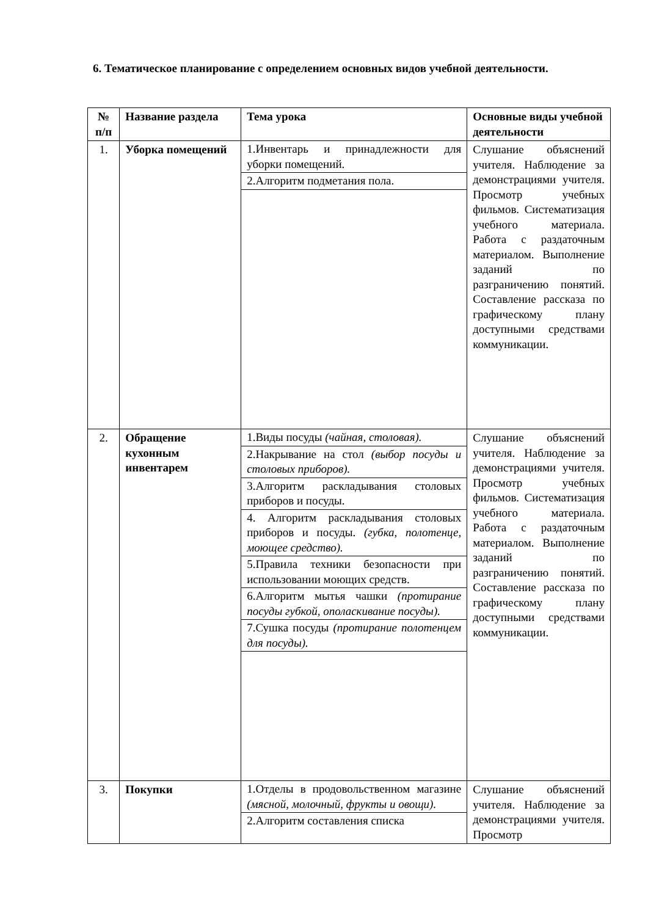6. Тематическое планирование с определением основных видов учебной деятельности.
| № п/п | Название раздела | Тема урока | Основные виды учебной деятельности |
| --- | --- | --- | --- |
| 1. | Уборка помещений | 1.Инвентарь и принадлежности для уборки помещений. 2.Алгоритм подметания пола. | Слушание объяснений учителя. Наблюдение за демонстрациями учителя. Просмотр учебных фильмов. Систематизация учебного материала. Работа с раздаточным материалом. Выполнение заданий по разграничению понятий. Составление рассказа по графическому плану доступными средствами коммуникации. |
| 2. | Обращение кухонным инвентарем | 1.Виды посуды (чайная, столовая). 2.Накрывание на стол (выбор посуды и столовых приборов). 3.Алгоритм раскладывания столовых приборов и посуды. 4. Алгоритм раскладывания столовых приборов и посуды. (губка, полотенце, моющее средство). 5.Правила техники безопасности при использовании моющих средств. 6.Алгоритм мытья чашки (протирание посуды губкой, ополаскивание посуды). 7.Сушка посуды (протирание полотенцем для посуды). | Слушание объяснений учителя. Наблюдение за демонстрациями учителя. Просмотр учебных фильмов. Систематизация учебного материала. Работа с раздаточным материалом. Выполнение заданий по разграничению понятий. Составление рассказа по графическому плану доступными средствами коммуникации. |
| 3. | Покупки | 1.Отделы в продовольственном магазине (мясной, молочный, фрукты и овощи). 2.Алгоритм составления списка | Слушание объяснений учителя. Наблюдение за демонстрациями учителя. Просмотр |